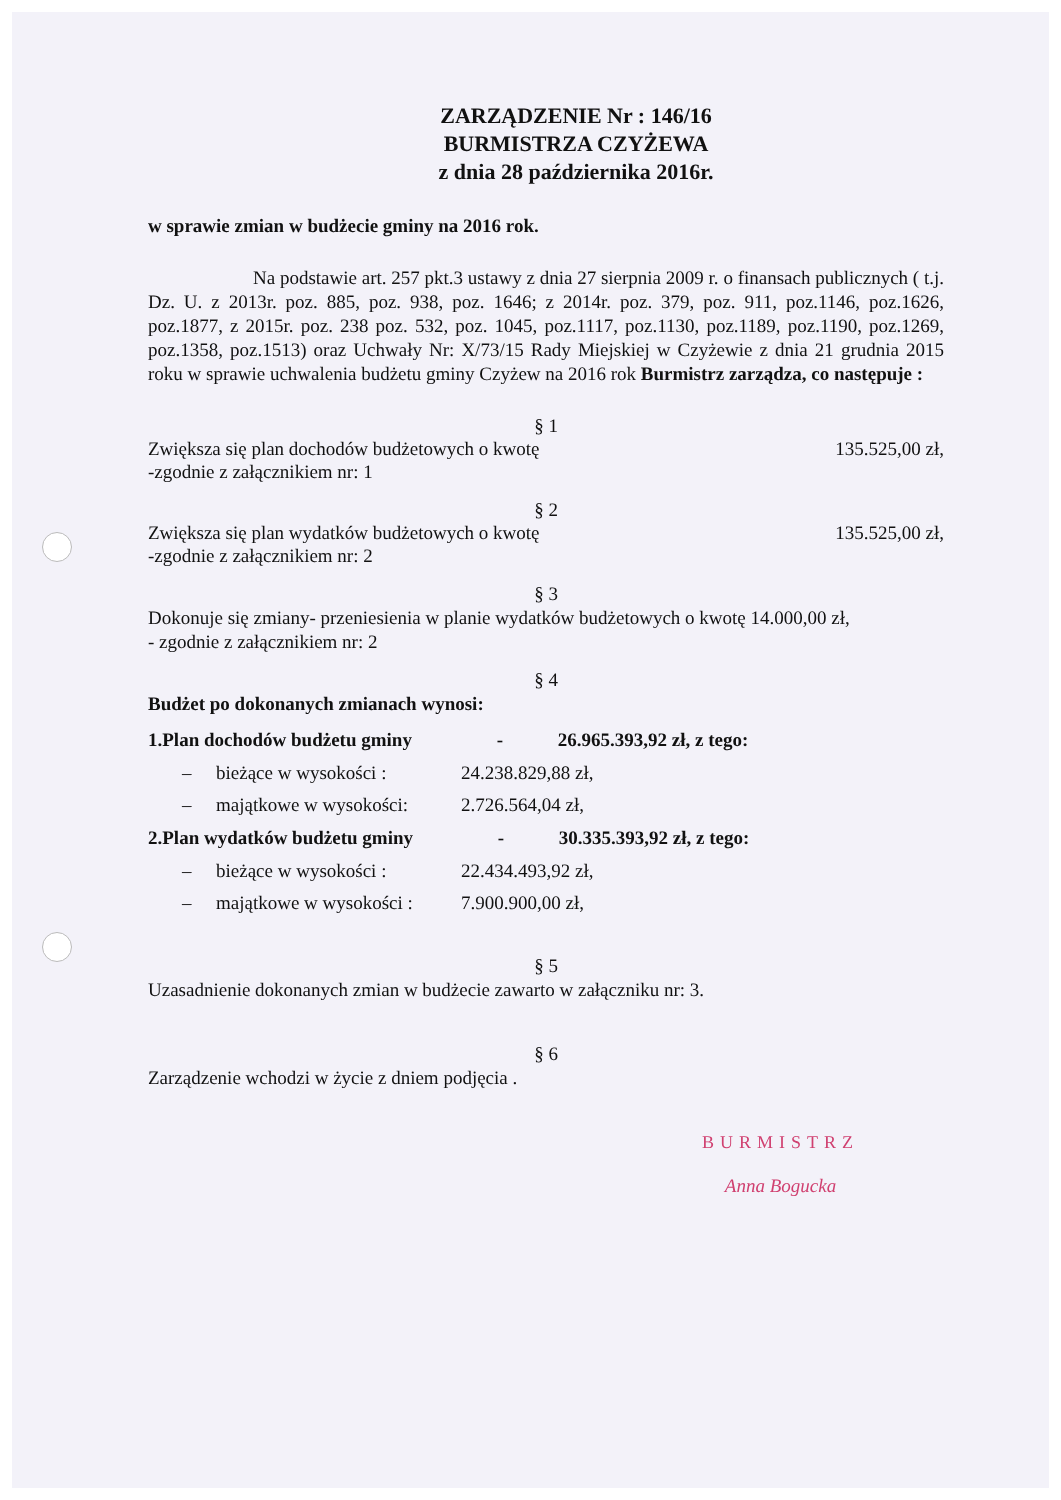ZARZĄDZENIE Nr : 146/16
BURMISTRZA CZYŻEWA
z dnia 28 października 2016r.
w sprawie zmian w budżecie gminy na 2016 rok.
Na podstawie art. 257 pkt.3 ustawy z dnia 27 sierpnia 2009 r. o finansach publicznych ( t.j. Dz. U. z 2013r. poz. 885, poz. 938, poz. 1646; z 2014r. poz. 379, poz. 911, poz.1146, poz.1626, poz.1877, z 2015r. poz. 238 poz. 532, poz. 1045, poz.1117, poz.1130, poz.1189, poz.1190, poz.1269, poz.1358, poz.1513) oraz Uchwały Nr: X/73/15 Rady Miejskiej w Czyżewie z dnia 21 grudnia 2015 roku w sprawie uchwalenia budżetu gminy Czyżew na 2016 rok Burmistrz zarządza, co następuje :
§ 1
Zwiększa się plan dochodów budżetowych o kwotę 135.525,00 zł,
-zgodnie z załącznikiem nr: 1
§ 2
Zwiększa się plan wydatków budżetowych o kwotę 135.525,00 zł,
-zgodnie z załącznikiem nr: 2
§ 3
Dokonuje się zmiany- przeniesienia w planie wydatków budżetowych o kwotę 14.000,00 zł,
- zgodnie z załącznikiem nr: 2
§ 4
Budżet po dokonanych zmianach wynosi:
1.Plan dochodów budżetu gminy - 26.965.393,92 zł, z tego:
– bieżące w wysokości : 24.238.829,88 zł,
– majątkowe w wysokości: 2.726.564,04 zł,
2.Plan wydatków budżetu gminy - 30.335.393,92 zł, z tego:
– bieżące w wysokości : 22.434.493,92 zł,
– majątkowe w wysokości : 7.900.900,00 zł,
§ 5
Uzasadnienie dokonanych zmian w budżecie zawarto w załączniku nr: 3.
§ 6
Zarządzenie wchodzi w życie z dniem podjęcia .
BURMISTRZ
Anna Bogucka